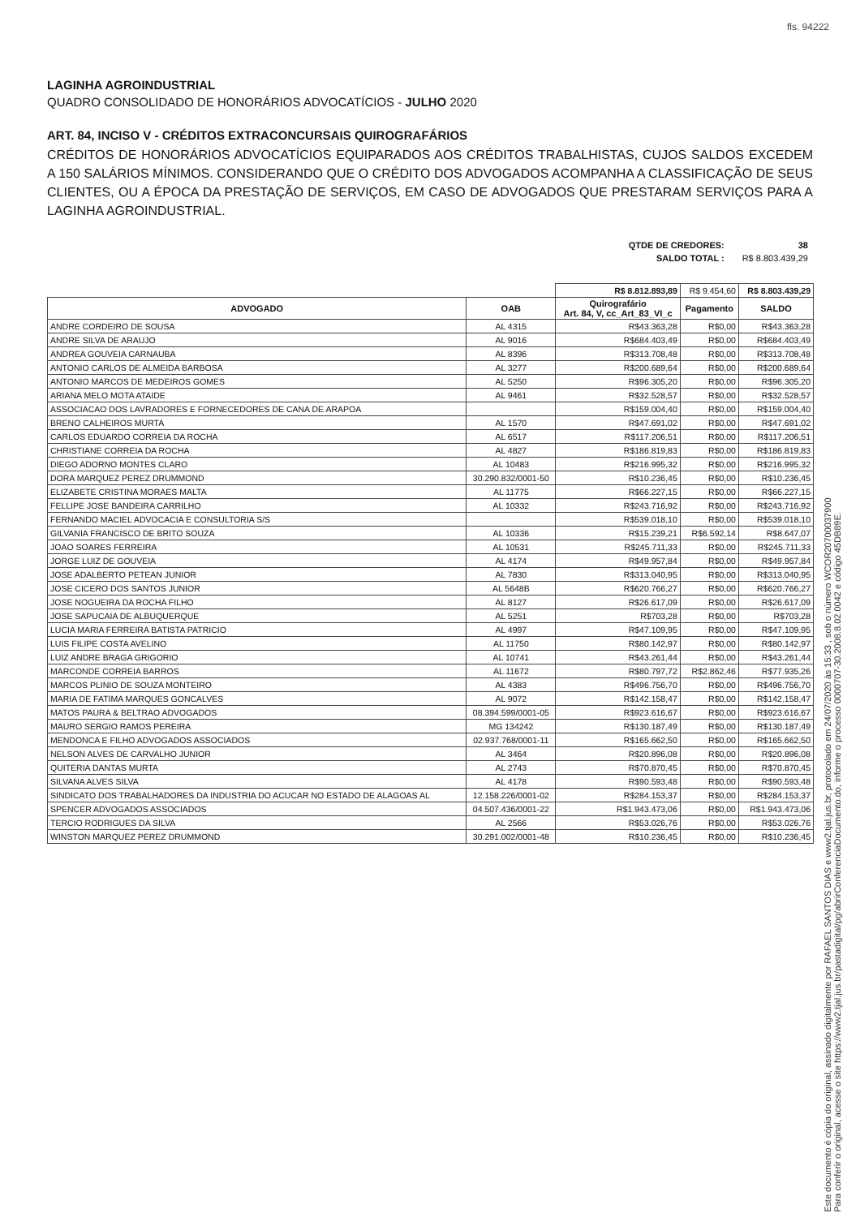fls. 94222
LAGINHA AGROINDUSTRIAL
QUADRO CONSOLIDADO DE HONORÁRIOS ADVOCATÍCIOS - JULHO 2020
ART. 84, INCISO V - CRÉDITOS EXTRACONCURSAIS QUIROGRAFÁRIOS
CRÉDITOS DE HONORÁRIOS ADVOCATÍCIOS EQUIPARADOS AOS CRÉDITOS TRABALHISTAS, CUJOS SALDOS EXCEDEM A 150 SALÁRIOS MÍNIMOS. CONSIDERANDO QUE O CRÉDITO DOS ADVOGADOS ACOMPANHA A CLASSIFICAÇÃO DE SEUS CLIENTES, OU A ÉPOCA DA PRESTAÇÃO DE SERVIÇOS, EM CASO DE ADVOGADOS QUE PRESTARAM SERVIÇOS PARA A LAGINHA AGROINDUSTRIAL.
| QTDE DE CREDORES: | 38 |
| SALDO TOTAL : | R$ 8.803.439,29 |
| | | R$ 8.812.893,89 | R$ 9.454,60 | R$ 8.803.439,29 |
| ADVOGADO | OAB | Quirografário Art. 84, V, cc_Art_83_VI_c | Pagamento | SALDO |
| ANDRE CORDEIRO DE SOUSA | AL 4315 | R$43.363,28 | R$0,00 | R$43.363,28 |
| ANDRE SILVA DE ARAUJO | AL 9016 | R$684.403,49 | R$0,00 | R$684.403,49 |
| ANDREA GOUVEIA CARNAUBA | AL 8396 | R$313.708,48 | R$0,00 | R$313.708,48 |
| ANTONIO CARLOS DE ALMEIDA BARBOSA | AL 3277 | R$200.689,64 | R$0,00 | R$200.689,64 |
| ANTONIO MARCOS DE MEDEIROS GOMES | AL 5250 | R$96.305,20 | R$0,00 | R$96.305,20 |
| ARIANA MELO MOTA ATAIDE | AL 9461 | R$32.528,57 | R$0,00 | R$32.528,57 |
| ASSOCIACAO DOS LAVRADORES E FORNECEDORES DE CANA DE ARAPOA | | R$159.004,40 | R$0,00 | R$159.004,40 |
| BRENO CALHEIROS MURTA | AL 1570 | R$47.691,02 | R$0,00 | R$47.691,02 |
| CARLOS EDUARDO CORREIA DA ROCHA | AL 6517 | R$117.206,51 | R$0,00 | R$117.206,51 |
| CHRISTIANE CORREIA DA ROCHA | AL 4827 | R$186.819,83 | R$0,00 | R$186.819,83 |
| DIEGO ADORNO MONTES CLARO | AL 10483 | R$216.995,32 | R$0,00 | R$216.995,32 |
| DORA MARQUEZ PEREZ DRUMMOND | 30.290.832/0001-50 | R$10.236,45 | R$0,00 | R$10.236,45 |
| ELIZABETE CRISTINA MORAES MALTA | AL 11775 | R$66.227,15 | R$0,00 | R$66.227,15 |
| FELLIPE JOSE BANDEIRA CARRILHO | AL 10332 | R$243.716,92 | R$0,00 | R$243.716,92 |
| FERNANDO MACIEL ADVOCACIA E CONSULTORIA S/S | | R$539.018,10 | R$0,00 | R$539.018,10 |
| GILVANIA FRANCISCO DE BRITO SOUZA | AL 10336 | R$15.239,21 | R$6.592,14 | R$8.647,07 |
| JOAO SOARES FERREIRA | AL 10531 | R$245.711,33 | R$0,00 | R$245.711,33 |
| JORGE LUIZ DE GOUVEIA | AL 4174 | R$49.957,84 | R$0,00 | R$49.957,84 |
| JOSE ADALBERTO PETEAN JUNIOR | AL 7830 | R$313.040,95 | R$0,00 | R$313.040,95 |
| JOSE CICERO DOS SANTOS JUNIOR | AL 5648B | R$620.766,27 | R$0,00 | R$620.766,27 |
| JOSE NOGUEIRA DA ROCHA FILHO | AL 8127 | R$26.617,09 | R$0,00 | R$26.617,09 |
| JOSE SAPUCAIA DE ALBUQUERQUE | AL 5251 | R$703,28 | R$0,00 | R$703,28 |
| LUCIA MARIA FERREIRA BATISTA PATRICIO | AL 4997 | R$47.109,95 | R$0,00 | R$47.109,95 |
| LUIS FILIPE COSTA AVELINO | AL 11750 | R$80.142,97 | R$0,00 | R$80.142,97 |
| LUIZ ANDRE BRAGA GRIGORIO | AL 10741 | R$43.261,44 | R$0,00 | R$43.261,44 |
| MARCONDE CORREIA BARROS | AL 11672 | R$80.797,72 | R$2.862,46 | R$77.935,26 |
| MARCOS PLINIO DE SOUZA MONTEIRO | AL 4383 | R$496.756,70 | R$0,00 | R$496.756,70 |
| MARIA DE FATIMA MARQUES GONCALVES | AL 9072 | R$142.158,47 | R$0,00 | R$142.158,47 |
| MATOS PAURA & BELTRAO ADVOGADOS | 08.394.599/0001-05 | R$923.616,67 | R$0,00 | R$923.616,67 |
| MAURO SERGIO RAMOS PEREIRA | MG 134242 | R$130.187,49 | R$0,00 | R$130.187,49 |
| MENDONCA E FILHO ADVOGADOS ASSOCIADOS | 02.937.768/0001-11 | R$165.662,50 | R$0,00 | R$165.662,50 |
| NELSON ALVES DE CARVALHO JUNIOR | AL 3464 | R$20.896,08 | R$0,00 | R$20.896,08 |
| QUITERIA DANTAS MURTA | AL 2743 | R$70.870,45 | R$0,00 | R$70.870,45 |
| SILVANA ALVES SILVA | AL 4178 | R$90.593,48 | R$0,00 | R$90.593,48 |
| SINDICATO DOS TRABALHADORES DA INDUSTRIA DO ACUCAR NO ESTADO DE ALAGOAS AL | 12.158.226/0001-02 | R$284.153,37 | R$0,00 | R$284.153,37 |
| SPENCER ADVOGADOS ASSOCIADOS | 04.507.436/0001-22 | R$1.943.473,06 | R$0,00 | R$1.943.473,06 |
| TERCIO RODRIGUES DA SILVA | AL 2566 | R$53.026,76 | R$0,00 | R$53.026,76 |
| WINSTON MARQUEZ PEREZ DRUMMOND | 30.291.002/0001-48 | R$10.236,45 | R$0,00 | R$10.236,45 |
Este documento é cópia do original, assinado digitalmente por RAFAEL SANTOS DIAS e www2.tjal.jus.br, protocolado em 24/07/2020 às 15:33 , sob o número WCOR20700037900
Para conferir o original, acesse o site https://www2.tjal.jus.br/pastadigital/pg/abrirConferenciaDocumento.do, informe o processo 0000707-30.2008.8.02.0042 e código 45DB89E.